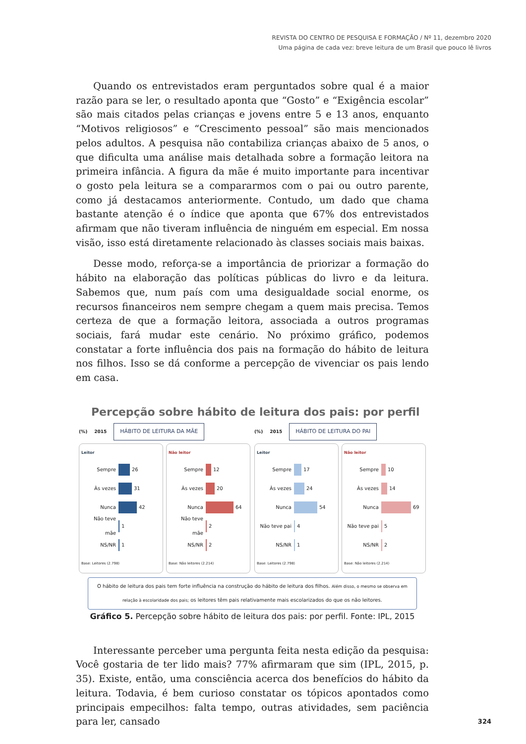REVISTA DO CENTRO DE PESQUISA E FORMAÇÃO / Nº 11, dezembro 2020
Uma página de cada vez: breve leitura de um Brasil que pouco lê livros
Quando os entrevistados eram perguntados sobre qual é a maior razão para se ler, o resultado aponta que “Gosto” e “Exigência escolar” são mais citados pelas crianças e jovens entre 5 e 13 anos, enquanto “Motivos religiosos” e “Crescimento pessoal” são mais mencionados pelos adultos. A pesquisa não contabiliza crianças abaixo de 5 anos, o que dificulta uma análise mais detalhada sobre a formação leitora na primeira infância. A figura da mãe é muito importante para incentivar o gosto pela leitura se a compararmos com o pai ou outro parente, como já destacamos anteriormente. Contudo, um dado que chama bastante atenção é o índice que aponta que 67% dos entrevistados afirmam que não tiveram influência de ninguém em especial. Em nossa visão, isso está diretamente relacionado às classes sociais mais baixas.
Desse modo, reforça-se a importância de priorizar a formação do hábito na elaboração das políticas públicas do livro e da leitura. Sabemos que, num país com uma desigualdade social enorme, os recursos financeiros nem sempre chegam a quem mais precisa. Temos certeza de que a formação leitora, associada a outros programas sociais, fará mudar este cenário. No próximo gráfico, podemos constatar a forte influência dos pais na formação do hábito de leitura nos filhos. Isso se dá conforme a percepção de vivenciar os pais lendo em casa.
Percepção sobre hábito de leitura dos pais: por perfil
(%) 2015 HÁBITO DE LEITURA DA MÃE
Leitor
Sempre 26
Às vezes 31
Nunca 42
Não teve mãe 1
NS/NR 1
Base: Leitores (2.798)
Não leitor
Sempre 12
Às vezes 20
Nunca 64
Não teve mãe 2
NS/NR 2
Base: Não leitores (2.214)
(%) 2015 HÁBITO DE LEITURA DO PAI
Leitor
Sempre 17
Às vezes 24
Nunca 54
Não teve pai 4
NS/NR 1
Base: Leitores (2.798)
Não leitor
Sempre 10
Às vezes 14
Nunca 69
Não teve pai 5
NS/NR 2
Base: Não leitores (2.214)
O hábito de leitura dos pais tem forte influência na construção do hábito de leitura dos filhos. Além disso, o mesmo se observa em relação à escolaridade dos pais; os leitores têm pais relativamente mais escolarizados do que os não leitores.
Gráfico 5. Percepção sobre hábito de leitura dos pais: por perfil. Fonte: IPL, 2015
Interessante perceber uma pergunta feita nesta edição da pesquisa: Você gostaria de ter lido mais? 77% afirmaram que sim (IPL, 2015, p. 35). Existe, então, uma consciência acerca dos benefícios do hábito da leitura. Todavia, é bem curioso constatar os tópicos apontados como principais empecilhos: falta tempo, outras atividades, sem paciência para ler, cansado
324